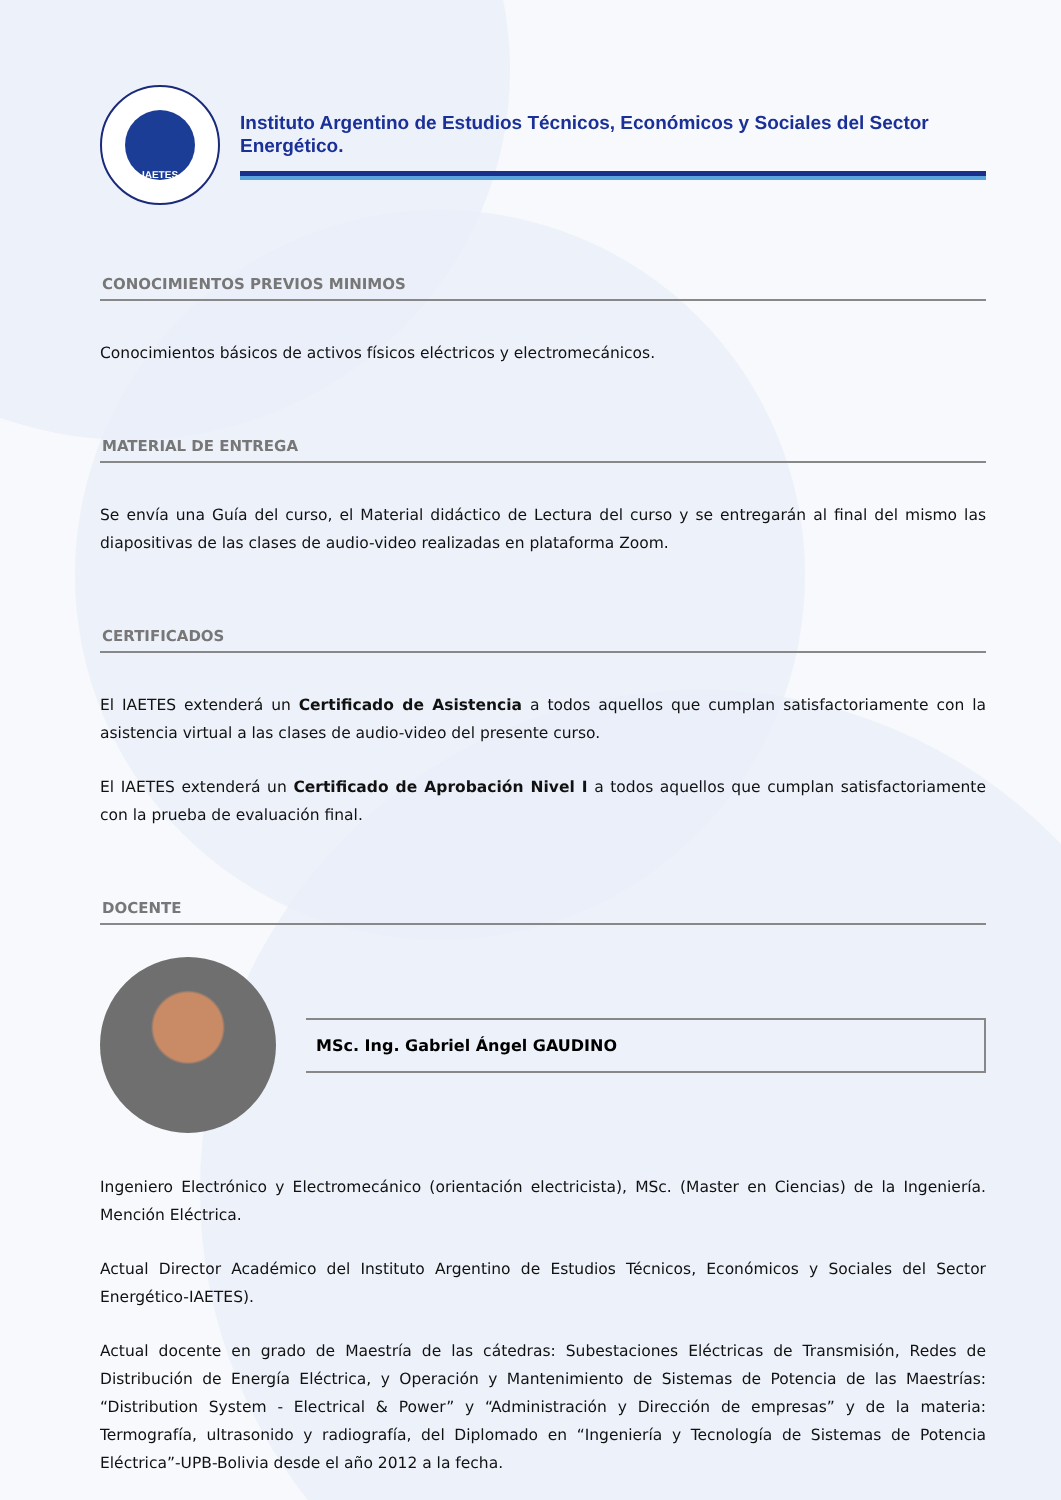IAETES
Instituto Argentino de Estudios Técnicos, Económicos y Sociales del Sector Energético.
CONOCIMIENTOS PREVIOS MINIMOS
Conocimientos básicos de activos físicos eléctricos y electromecánicos.
MATERIAL DE ENTREGA
Se envía una Guía del curso, el Material didáctico de Lectura del curso y se entregarán al final del mismo las diapositivas de las clases de audio-video realizadas en plataforma Zoom.
CERTIFICADOS
El IAETES extenderá un Certificado de Asistencia a todos aquellos que cumplan satisfactoriamente con la asistencia virtual a las clases de audio-video del presente curso.
El IAETES extenderá un Certificado de Aprobación Nivel I a todos aquellos que cumplan satisfactoriamente con la prueba de evaluación final.
DOCENTE
MSc. Ing. Gabriel Ángel GAUDINO
Ingeniero Electrónico y Electromecánico (orientación electricista), MSc. (Master en Ciencias) de la Ingeniería. Mención Eléctrica.
Actual Director Académico del Instituto Argentino de Estudios Técnicos, Económicos y Sociales del Sector Energético-IAETES).
Actual docente en grado de Maestría de las cátedras: Subestaciones Eléctricas de Transmisión, Redes de Distribución de Energía Eléctrica, y Operación y Mantenimiento de Sistemas de Potencia de las Maestrías: “Distribution System - Electrical & Power” y “Administración y Dirección de empresas” y de la materia: Termografía, ultrasonido y radiografía, del Diplomado en “Ingeniería y Tecnología de Sistemas de Potencia Eléctrica”-UPB-Bolivia desde el año 2012 a la fecha.